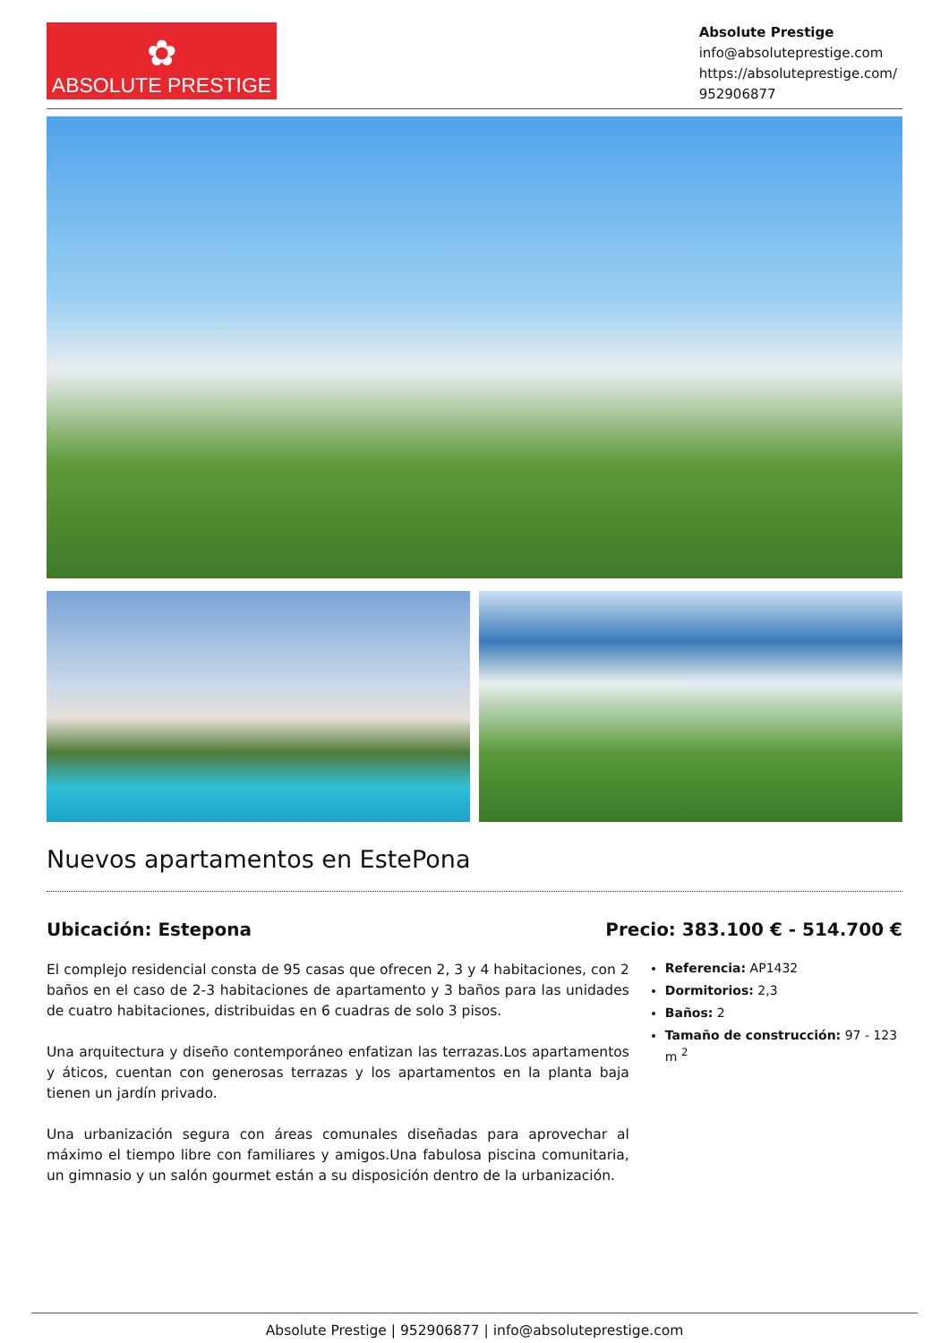✿
ABSOLUTE PRESTIGE
Absolute Prestige
info@absoluteprestige.com
https://absoluteprestige.com/
952906877
Nuevos apartamentos en EstePona
Ubicación: Estepona Precio: 383.100 € - 514.700 €
El complejo residencial consta de 95 casas que ofrecen 2, 3 y 4 habitaciones, con 2 baños en el caso de 2-3 habitaciones de apartamento y 3 baños para las unidades de cuatro habitaciones, distribuidas en 6 cuadras de solo 3 pisos.
Una arquitectura y diseño contemporáneo enfatizan las terrazas.Los apartamentos y áticos, cuentan con generosas terrazas y los apartamentos en la planta baja tienen un jardín privado.
Una urbanización segura con áreas comunales diseñadas para aprovechar al máximo el tiempo libre con familiares y amigos.Una fabulosa piscina comunitaria, un gimnasio y un salón gourmet están a su disposición dentro de la urbanización.
Referencia: AP1432
Dormitorios: 2,3
Baños: 2
Tamaño de construcción: 97 - 123 m <sup>2</sup>
Absolute Prestige | 952906877 | info@absoluteprestige.com